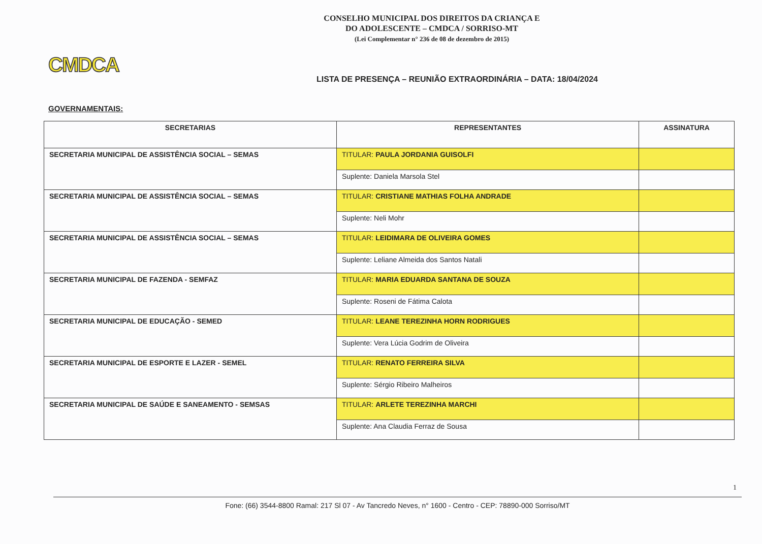CMDCA
CONSELHO MUNICIPAL DOS DIREITOS DA CRIANÇA E
DO ADOLESCENTE – CMDCA / SORRISO-MT
(Lei Complementar n° 236 de 08 de dezembro de 2015)
LISTA DE PRESENÇA – REUNIÃO EXTRAORDINÁRIA – DATA: 18/04/2024
GOVERNAMENTAIS:
| SECRETARIAS | REPRESENTANTES | ASSINATURA |
| --- | --- | --- |
| SECRETARIA MUNICIPAL DE ASSISTÊNCIA SOCIAL – SEMAS | TITULAR: PAULA JORDANIA GUISOLFI | |
| | Suplente: Daniela Marsola Stel | |
| SECRETARIA MUNICIPAL DE ASSISTÊNCIA SOCIAL – SEMAS | TITULAR: CRISTIANE MATHIAS FOLHA ANDRADE | |
| | Suplente: Neli Mohr | |
| SECRETARIA MUNICIPAL DE ASSISTÊNCIA SOCIAL – SEMAS | TITULAR: LEIDIMARA DE OLIVEIRA GOMES | |
| | Suplente: Leliane Almeida dos Santos Natali | |
| SECRETARIA MUNICIPAL DE FAZENDA - SEMFAZ | TITULAR: MARIA EDUARDA SANTANA DE SOUZA | |
| | Suplente: Roseni de Fátima Calota | |
| SECRETARIA MUNICIPAL DE EDUCAÇÃO - SEMED | TITULAR: LEANE TEREZINHA HORN RODRIGUES | |
| | Suplente: Vera Lúcia Godrim de Oliveira | |
| SECRETARIA MUNICIPAL DE ESPORTE E LAZER - SEMEL | TITULAR: RENATO FERREIRA SILVA | |
| | Suplente: Sérgio Ribeiro Malheiros | |
| SECRETARIA MUNICIPAL DE SAÚDE E SANEAMENTO - SEMSAS | TITULAR: ARLETE TEREZINHA MARCHI | |
| | Suplente: Ana Claudia Ferraz de Sousa | |
1
Fone: (66) 3544-8800 Ramal: 217 Sl 07 - Av Tancredo Neves, n° 1600 - Centro - CEP: 78890-000 Sorriso/MT